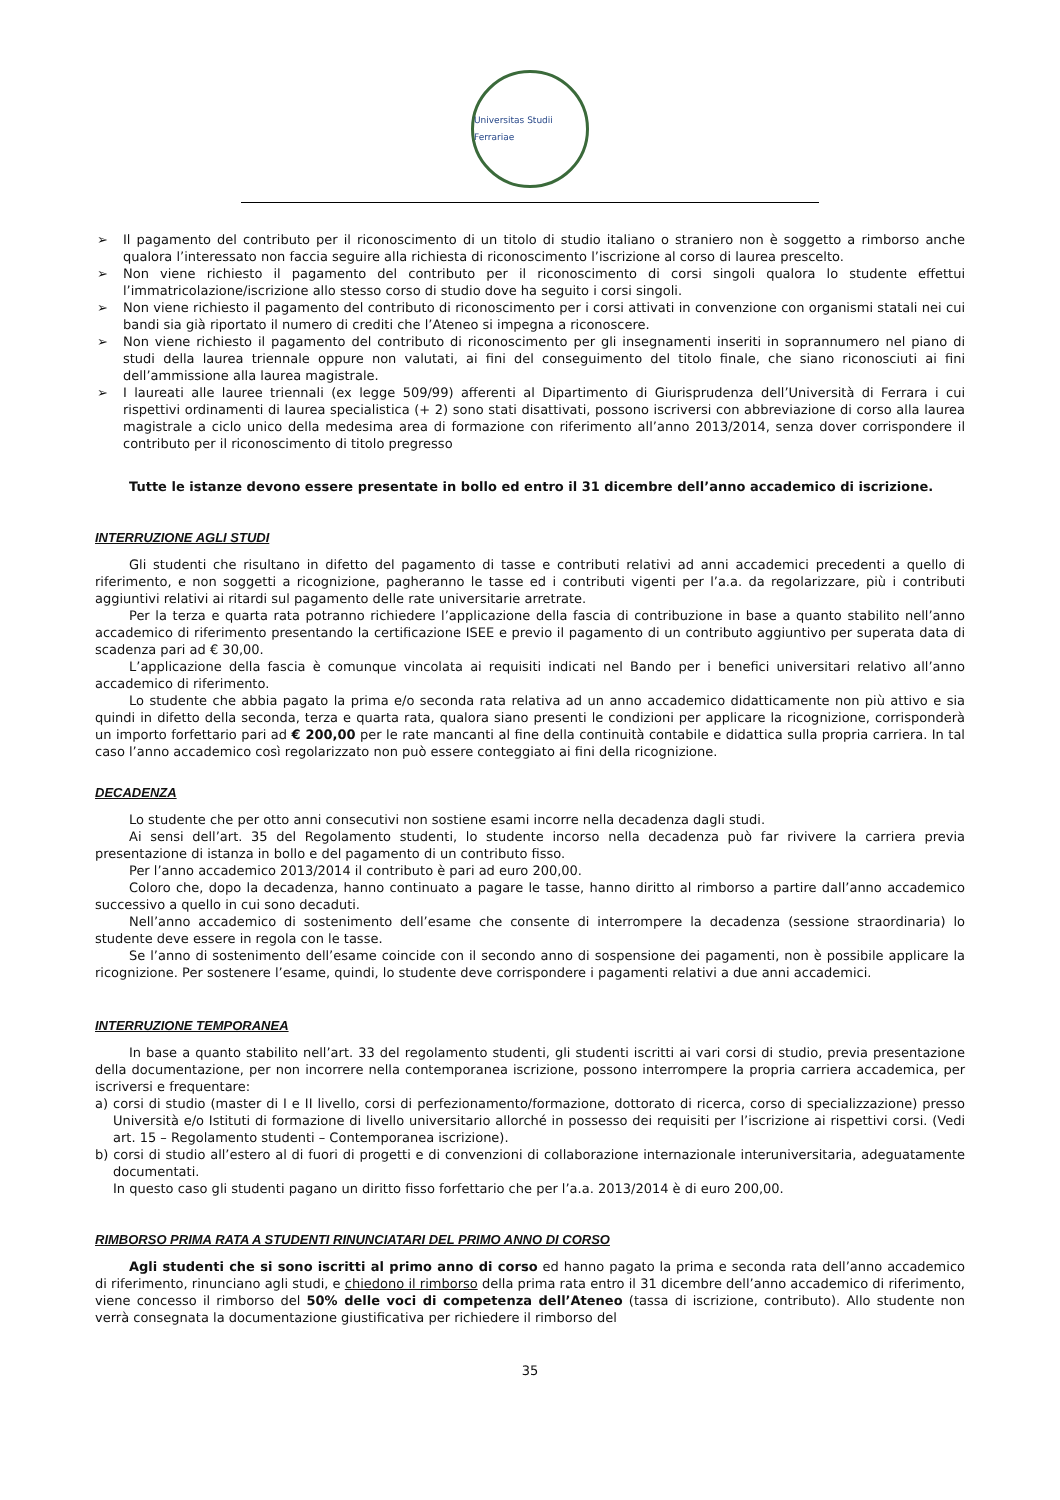Universitas Studii Ferrariae
➢ Il pagamento del contributo per il riconoscimento di un titolo di studio italiano o straniero non è soggetto a rimborso anche qualora l’interessato non faccia seguire alla richiesta di riconoscimento l’iscrizione al corso di laurea prescelto.
➢ Non viene richiesto il pagamento del contributo per il riconoscimento di corsi singoli qualora lo studente effettui l’immatricolazione/iscrizione allo stesso corso di studio dove ha seguito i corsi singoli.
➢ Non viene richiesto il pagamento del contributo di riconoscimento per i corsi attivati in convenzione con organismi statali nei cui bandi sia già riportato il numero di crediti che l’Ateneo si impegna a riconoscere.
➢ Non viene richiesto il pagamento del contributo di riconoscimento per gli insegnamenti inseriti in soprannumero nel piano di studi della laurea triennale oppure non valutati, ai fini del conseguimento del titolo finale, che siano riconosciuti ai fini dell’ammissione alla laurea magistrale.
➢ I laureati alle lauree triennali (ex legge 509/99) afferenti al Dipartimento di Giurisprudenza dell’Università di Ferrara i cui rispettivi ordinamenti di laurea specialistica (+ 2) sono stati disattivati, possono iscriversi con abbreviazione di corso alla laurea magistrale a ciclo unico della medesima area di formazione con riferimento all’anno 2013/2014, senza dover corrispondere il contributo per il riconoscimento di titolo pregresso
Tutte le istanze devono essere presentate in bollo ed entro il 31 dicembre dell’anno accademico di iscrizione.
INTERRUZIONE AGLI STUDI
Gli studenti che risultano in difetto del pagamento di tasse e contributi relativi ad anni accademici precedenti a quello di riferimento, e non soggetti a ricognizione, pagheranno le tasse ed i contributi vigenti per l’a.a. da regolarizzare, più i contributi aggiuntivi relativi ai ritardi sul pagamento delle rate universitarie arretrate.
Per la terza e quarta rata potranno richiedere l’applicazione della fascia di contribuzione in base a quanto stabilito nell’anno accademico di riferimento presentando la certificazione ISEE e previo il pagamento di un contributo aggiuntivo per superata data di scadenza pari ad € 30,00.
L’applicazione della fascia è comunque vincolata ai requisiti indicati nel Bando per i benefici universitari relativo all’anno accademico di riferimento.
Lo studente che abbia pagato la prima e/o seconda rata relativa ad un anno accademico didatticamente non più attivo e sia quindi in difetto della seconda, terza e quarta rata, qualora siano presenti le condizioni per applicare la ricognizione, corrisponderà un importo forfettario pari ad € 200,00 per le rate mancanti al fine della continuità contabile e didattica sulla propria carriera. In tal caso l’anno accademico così regolarizzato non può essere conteggiato ai fini della ricognizione.
DECADENZA
Lo studente che per otto anni consecutivi non sostiene esami incorre nella decadenza dagli studi.
Ai sensi dell’art. 35 del Regolamento studenti, lo studente incorso nella decadenza può far rivivere la carriera previa presentazione di istanza in bollo e del pagamento di un contributo fisso.
Per l’anno accademico 2013/2014 il contributo è pari ad euro 200,00.
Coloro che, dopo la decadenza, hanno continuato a pagare le tasse, hanno diritto al rimborso a partire dall’anno accademico successivo a quello in cui sono decaduti.
Nell’anno accademico di sostenimento dell’esame che consente di interrompere la decadenza (sessione straordinaria) lo studente deve essere in regola con le tasse.
Se l’anno di sostenimento dell’esame coincide con il secondo anno di sospensione dei pagamenti, non è possibile applicare la ricognizione. Per sostenere l’esame, quindi, lo studente deve corrispondere i pagamenti relativi a due anni accademici.
INTERRUZIONE TEMPORANEA
In base a quanto stabilito nell’art. 33 del regolamento studenti, gli studenti iscritti ai vari corsi di studio, previa presentazione della documentazione, per non incorrere nella contemporanea iscrizione, possono interrompere la propria carriera accademica, per iscriversi e frequentare:
a) corsi di studio (master di I e II livello, corsi di perfezionamento/formazione, dottorato di ricerca, corso di specializzazione) presso Università e/o Istituti di formazione di livello universitario allorché in possesso dei requisiti per l’iscrizione ai rispettivi corsi. (Vedi art. 15 – Regolamento studenti – Contemporanea iscrizione).
b) corsi di studio all’estero al di fuori di progetti e di convenzioni di collaborazione internazionale interuniversitaria, adeguatamente documentati.
In questo caso gli studenti pagano un diritto fisso forfettario che per l’a.a. 2013/2014 è di euro 200,00.
RIMBORSO PRIMA RATA A STUDENTI RINUNCIATARI DEL PRIMO ANNO DI CORSO
Agli studenti che si sono iscritti al primo anno di corso ed hanno pagato la prima e seconda rata dell’anno accademico di riferimento, rinunciano agli studi, e chiedono il rimborso della prima rata entro il 31 dicembre dell’anno accademico di riferimento, viene concesso il rimborso del 50% delle voci di competenza dell’Ateneo (tassa di iscrizione, contributo). Allo studente non verrà consegnata la documentazione giustificativa per richiedere il rimborso del
35